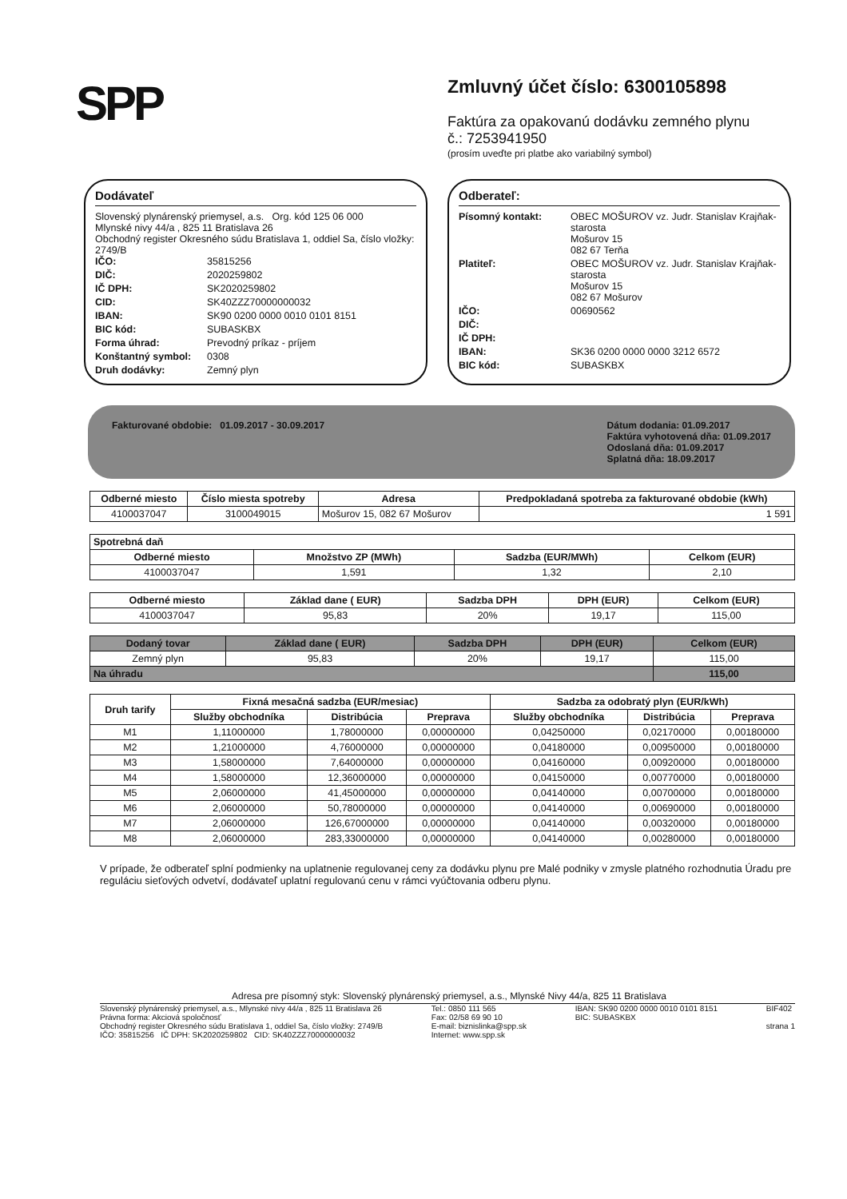SPP
Zmluvný účet číslo: 6300105898
Faktúra za opakovanú dodávku zemného plynu
č.: 7253941950
(prosím uveďte pri platbe ako variabilný symbol)
Dodávateľ
Slovenský plynárenský priemysel, a.s. Org. kód 125 06 000
Mlynské nivy 44/a , 825 11 Bratislava 26
Obchodný register Okresného súdu Bratislava 1, oddiel Sa, číslo vložky: 2749/B
IČO: 35815256 DIČ: 2020259802 IČ DPH: SK2020259802 CID: SK40ZZZ70000000032 IBAN: SK90 0200 0000 0010 0101 8151 BIC kód: SUBASKBX Forma úhrad: Prevodný príkaz - príjem Konštantný symbol: 0308 Druh dodávky: Zemný plyn
Odberateľ:
Písomný kontakt: OBEC MOŠUROV vz. Judr. Stanislav Krajňak-starosta
Mošurov 15
082 67 Terňa Platiteľ: OBEC MOŠUROV vz. Judr. Stanislav Krajňak-starosta
Mošurov 15
082 67 Mošurov IČO: 00690562 DIČ: IČ DPH: IBAN: SK36 0200 0000 0000 3212 6572 BIC kód: SUBASKBX
Fakturované obdobie: 01.09.2017 - 30.09.2017
Dátum dodania: 01.09.2017
Faktúra vyhotovená dňa: 01.09.2017
Odoslaná dňa: 01.09.2017
Splatná dňa: 18.09.2017
| Odberné miesto | Číslo miesta spotreby | Adresa | Predpokladaná spotreba za fakturované obdobie (kWh) |
| --- | --- | --- | --- |
| 4100037047 | 3100049015 | Mošurov 15, 082 67 Mošurov | 1 591 |
| Spotrebná daň | | | |
| --- | --- | --- | --- |
| Odberné miesto | Množstvo ZP (MWh) | Sadzba (EUR/MWh) | Celkom (EUR) |
| 4100037047 | 1,591 | 1,32 | 2,10 |
| Odberné miesto | Základ dane ( EUR) | Sadzba DPH | DPH (EUR) | Celkom (EUR) |
| --- | --- | --- | --- | --- |
| 4100037047 | 95,83 | 20% | 19,17 | 115,00 |
| Dodaný tovar | Základ dane ( EUR) | Sadzba DPH | DPH (EUR) | Celkom (EUR) |
| --- | --- | --- | --- | --- |
| Zemný plyn | 95,83 | 20% | 19,17 | 115,00 |
| Na úhradu | | | | 115,00 |
| Druh tarify | Fixná mesačná sadzba (EUR/mesiac) | | | Sadzba za odobratý plyn (EUR/kWh) | | |
| --- | --- | --- | --- | --- | --- | --- |
| | Služby obchodníka | Distribúcia | Preprava | Služby obchodníka | Distribúcia | Preprava |
| M1 | 1,11000000 | 1,78000000 | 0,00000000 | 0,04250000 | 0,02170000 | 0,00180000 |
| M2 | 1,21000000 | 4,76000000 | 0,00000000 | 0,04180000 | 0,00950000 | 0,00180000 |
| M3 | 1,58000000 | 7,64000000 | 0,00000000 | 0,04160000 | 0,00920000 | 0,00180000 |
| M4 | 1,58000000 | 12,36000000 | 0,00000000 | 0,04150000 | 0,00770000 | 0,00180000 |
| M5 | 2,06000000 | 41,45000000 | 0,00000000 | 0,04140000 | 0,00700000 | 0,00180000 |
| M6 | 2,06000000 | 50,78000000 | 0,00000000 | 0,04140000 | 0,00690000 | 0,00180000 |
| M7 | 2,06000000 | 126,67000000 | 0,00000000 | 0,04140000 | 0,00320000 | 0,00180000 |
| M8 | 2,06000000 | 283,33000000 | 0,00000000 | 0,04140000 | 0,00280000 | 0,00180000 |
V prípade, že odberateľ splní podmienky na uplatnenie regulovanej ceny za dodávku plynu pre Malé podniky v zmysle platného rozhodnutia Úradu pre reguláciu sieťových odvetví, dodávateľ uplatní regulovanú cenu v rámci vyúčtovania odberu plynu.
Adresa pre písomný styk: Slovenský plynárenský priemysel, a.s., Mlynské Nivy 44/a, 825 11 Bratislava
Slovenský plynárenský priemysel, a.s., Mlynské nivy 44/a , 825 11 Bratislava 26
Právna forma: Akciová spoločnosť
Obchodný register Okresného súdu Bratislava 1, oddiel Sa, číslo vložky: 2749/B
IČO: 35815256 IČ DPH: SK2020259802 CID: SK40ZZZ70000000032
Tel.: 0850 111 565
Fax: 02/58 69 90 10
E-mail: biznislinka@spp.sk
Internet: www.spp.sk
IBAN: SK90 0200 0000 0010 0101 8151
BIC: SUBASKBX
BIF402
strana 1